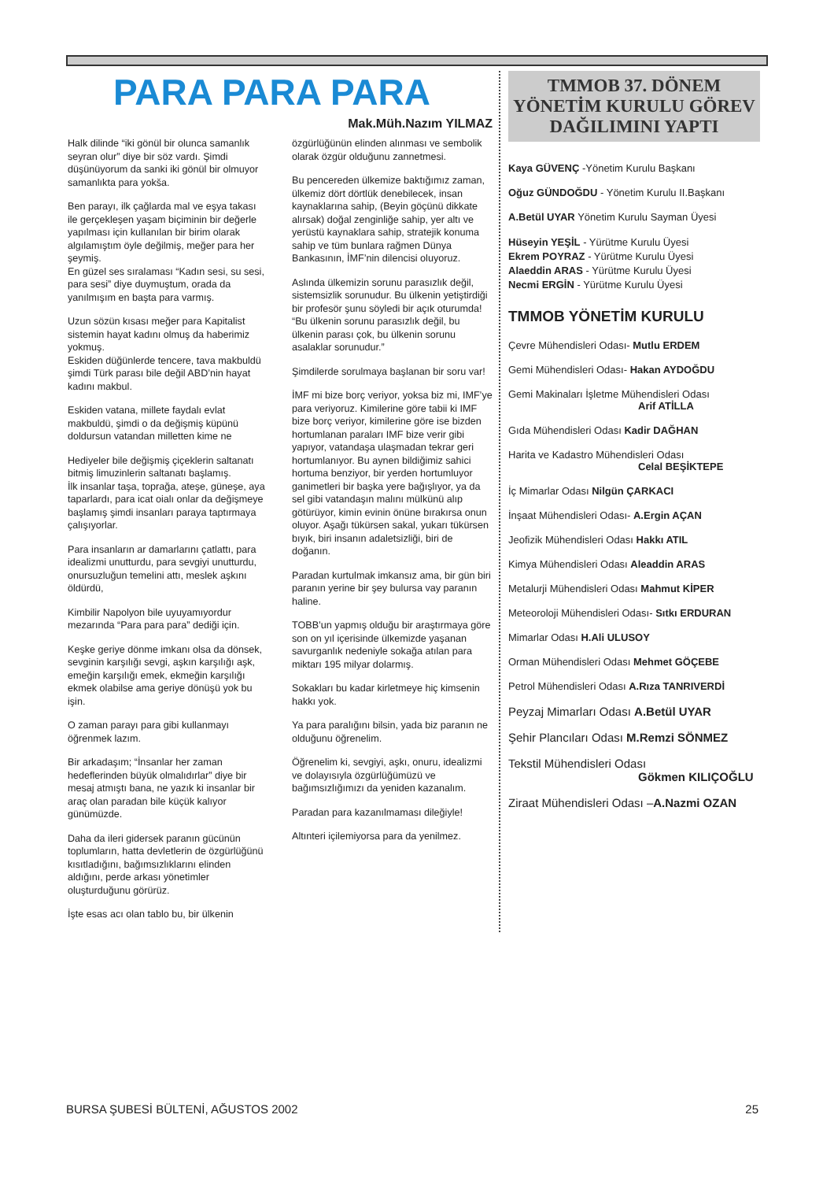PARA PARA PARA
Mak.Müh.Nazım YILMAZ
Halk dilinde “iki gönül bir olunca samanlık seyran olur” diye bir söz vardı. Şimdi düşünüyorum da sanki iki gönül bir olmuyor samanlıkta para yokša.
Ben parayı, ilk çağlarda mal ve eşya takası ile gerçekleşen yaşam biçiminin bir değerle yapılması için kullanılan bir birim olarak algılamıştım öyle değilmiş, meğer para her şeymiş.
En güzel ses sıralaması “Kadın sesi, su sesi, para sesi” diye duymuştum, orada da yanılmışım en başta para varmış.
Uzun sözün kısası meğer para Kapitalist sistemin hayat kadını olmuş da haberimiz yokmuş.
Eskiden düğünlerde tencere, tava makbuldü şimdi Türk parası bile değil ABD’nin hayat kadını makbul.
Eskiden vatana, millete faydalı evlat makbuldü, şimdi o da değişmiş küpünü doldursun vatandan milletten kime ne
Hediyeler bile değişmiş çiçeklerin saltanatı bitmiş limuzinlerin saltanatı başlamış.
İlk insanlar taşa, toprağa, ateşe, güneşe, aya taparlardı, para icat oialı onlar da değişmeye başlamış şimdi insanları paraya taptırmaya çalışıyorlar.
Para insanların ar damarlarını çatlattı, para idealizmi unutturdu, para sevgiyi unutturdu, onursuzluğun temelini attı, meslek aşkını öldürdü,
Kimbilir Napolyon bile uyuyamıyordur mezarında “Para para para” dediği için.
Keşke geriye dönme imkanı olsa da dönsek, sevginin karşılığı sevgi, aşkın karşılığı aşk, emeğin karşılığı emek, ekmeğin karşılığı ekmek olabilse ama geriye dönüşü yok bu işin.
O zaman parayı para gibi kullanmayı öğrenmek lazım.
Bir arkadaşım; “İnsanlar her zaman hedeflerinden büyük olmalıdırlar” diye bir mesaj atmıştı bana, ne yazık ki insanlar bir araç olan paradan bile küçük kalıyor günümüzde.
Daha da ileri gidersek paranın gücünün toplumların, hatta devletlerin de özgürlüğünü kısıtladığını, bağımsızlıklarını elinden aldığını, perde arkası yönetimler oluşturduğunu görürüz.
İşte esas acı olan tablo bu, bir ülkenin
özgürlüğünün elinden alınması ve sembolik olarak özgür olduğunu zannetmesi.
Bu pencereden ülkemize baktığımız zaman, ülkemiz dört dörtlük denebilecek, insan kaynaklarına sahip, (Beyin göçünü dikkate alırsak) doğal zenginliğe sahip, yer altı ve yerüstü kaynaklara sahip, stratejik konuma sahip ve tüm bunlara rağmen Dünya Bankasının, İMF’nin dilencisi oluyoruz.
Aslında ülkemizin sorunu parasızlık değil, sistemsizlik sorunudur. Bu ülkenin yetiştirdiği bir profesör şunu söyledi bir açık oturumda! “Bu ülkenin sorunu parasızlık değil, bu ülkenin parası çok, bu ülkenin sorunu asalaklar sorunudur.”
Şimdilerde sorulmaya başlanan bir soru var!
İMF mi bize borç veriyor, yoksa biz mi, IMF’ye para veriyoruz. Kimilerine göre tabii ki IMF bize borç veriyor, kimilerine göre ise bizden hortumlanan paraları IMF bize verir gibi yapıyor, vatandaşa ulaşmadan tekrar geri hortumlanıyor. Bu aynen bildiğimiz sahici hortuma benziyor, bir yerden hortumluyor ganimetleri bir başka yere bağışlıyor, ya da sel gibi vatandaşın malını mülkünü alıp götürüyor, kimin evinin önüne bırakırsa onun oluyor. Aşağı tükürsen sakal, yukarı tükürsen bıyık, biri insanın adaletsizliği, biri de doğanın.
Paradan kurtulmak imkansız ama, bir gün biri paranın yerine bir şey bulursa vay paranın haline.
TOBB’un yapmış olduğu bir araştırmaya göre son on yıl içerisinde ülkemizde yaşanan savurganlık nedeniyle sokağa atılan para miktarı 195 milyar dolarmış.
Sokakları bu kadar kirletmeye hiç kimsenin hakkı yok.
Ya para paralığını bilsin, yada biz paranın ne olduğunu öğrenelim.
Öğrenelim ki, sevgiyi, aşkı, onuru, idealizmi ve dolayısıyla özgürlüğümüzü ve bağımsızlığımızı da yeniden kazanalım.
Paradan para kazanılmaması dileğiyle!
Altınteri içilemiyorsa para da yenilmez.
TMMOB 37. DÖNEM YÖNETİM KURULU GÖREV DAĞILIMINI YAPTI
Kaya GÜVENÇ -Yönetim Kurulu Başkanı
Oğuz GÜNDOĞDU - Yönetim Kurulu II.Başkanı
A.Betül UYAR Yönetim Kurulu Sayman Üyesi
Hüseyin YEŞİL - Yürütme Kurulu Üyesi
Ekrem POYRAZ - Yürütme Kurulu Üyesi
Alaeddin ARAS - Yürütme Kurulu Üyesi
Necmi ERGİN - Yürütme Kurulu Üyesi
TMMOB YÖNETİM KURULU
Çevre Mühendisleri Odası- Mutlu ERDEM
Gemi Mühendisleri Odası- Hakan AYDOĞDU
Gemi Makinaları İşletme Mühendisleri Odası
Arif ATİLLA
Gıda Mühendisleri Odası Kadir DAĞHAN
Harita ve Kadastro Mühendisleri Odası
Celal BEŞİKTEPE
İç Mimarlar Odası Nilgün ÇARKACI
İnşaat Mühendisleri Odası- A.Ergin AÇAN
Jeofizik Mühendisleri Odası Hakkı ATIL
Kimya Mühendisleri Odası Aleaddin ARAS
Metalurji Mühendisleri Odası Mahmut KİPER
Meteoroloji Mühendisleri Odası- Sıtkı ERDURAN
Mimarlar Odası H.Ali ULUSOY
Orman Mühendisleri Odası Mehmet GÖÇEBE
Petrol Mühendisleri Odası A.Rıza TANRIVERDİ
Peyzaj Mimarları Odası A.Betül UYAR
Şehir Plancıları Odası M.Remzi SÖNMEZ
Tekstil Mühendisleri Odası
Gökmen KILIÇOĞLU
Ziraat Mühendisleri Odası –A.Nazmi OZAN
BURSA ŞUBESİ BÜLTENİ, AĞUSTOS 2002 25